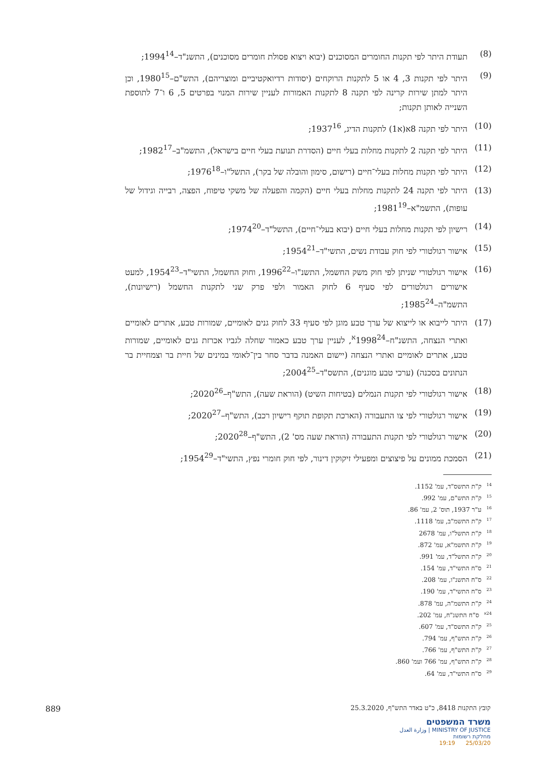(8) תעודת היתר לפי תקנות החומרים המסוכנים (יבוא ויצוא פסולת חומרים מסוכנים), התשנ"ד–1994<sup>14</sup>;
(9) היתר לפי תקנות 3, 4 או 5 לתקנות הרוקחים (יסודות רדיואקטיביים ומוצריהם), התש"ם–1980<sup>15</sup>, וכן היתר למתן שירות קרינה לפי תקנה 8 לתקנות האמורות לעניין שירות המנוי בפרטים 5, 6 ו־7 לתוספת השנייה לאותן תקנות;
(10) היתר לפי תקנה 8א(א1) לתקנות הדיג, 1937<sup>16</sup>;
(11) היתר לפי תקנה 2 לתקנות מחלות בעלי חיים (הסדרת תנועת בעלי חיים בישראל), התשמ"ב–1982<sup>17</sup>;
(12) היתר לפי תקנות מחלות בעלי־חיים (רישום, סימון והובלה של בקר), התשל"ו–1976<sup>18</sup>;
(13) היתר לפי תקנה 24 לתקנות מחלות בעלי חיים (הקמה והפעלה של משקי טיפוח, הפצה, רבייה וגידול של עופות), התשמ"א–1981<sup>19</sup>;
(14) רישיון לפי תקנות מחלות בעלי חיים (יבוא בעלי־חיים), התשל"ד–1974<sup>20</sup>;
(15) אישור רגולטורי לפי חוק עבודת נשים, התשי"ד–1954<sup>21</sup>;
(16) אישור רגולטורי שניתן לפי חוק משק החשמל, התשנ"ו–1996<sup>22</sup>, וחוק החשמל, התשי"ד–1954<sup>23</sup>, למעט אישורים רגולטורים לפי סעיף 6 לחוק האמור ולפי פרק שני לתקנות החשמל (רישיונות), התשמ"ה–1985<sup>24</sup>;
(17) היתר לייבוא או לייצוא של ערך טבע מוגן לפי סעיף 33 לחוק גנים לאומיים, שמורות טבע, אתרים לאומיים ואתרי הנצחה, התשנ"ח–1998<sup>24א</sup>, לעניין ערך טבע כאמור שחלה לגביו אכרזת גנים לאומיים, שמורות טבע, אתרים לאומיים ואתרי הנצחה (יישום האמנה בדבר סחר בין־לאומי במינים של חיית בר וצמחיית בר הנתונים בסכנה) (ערכי טבע מוגנים), התשס"ד–2004<sup>25</sup>;
(18) אישור רגולטורי לפי תקנות הנמלים (בטיחות השיט) (הוראת שעה), התש"ף–2020<sup>26</sup>;
(19) אישור רגולטורי לפי צו התעבורה (הארכת תקופת תוקף רישיון רכב), התש"ף–2020<sup>27</sup>;
(20) אישור רגולטורי לפי תקנות התעבורה (הוראת שעה מס' 2), התש"ף–2020<sup>28</sup>;
(21) הסמכת ממונים על פיצוצים ומפעילי זיקוקין דינור, לפי חוק חומרי נפץ, התשי"ד–1954<sup>29</sup>;
<sup>14</sup> ק"ת התשס"ד, עמ' 1152.
<sup>15</sup> ק"ת התש"ם, עמ' 992.
<sup>16</sup> ע"ר 1937, תוס' 2, עמ' 86.
<sup>17</sup> ק"ת התשמ"ב, עמ' 1118.
<sup>18</sup> ק"ת התשל"ו, עמ' 2678
<sup>19</sup> ק"ת התשמ"א, עמ' 872.
<sup>20</sup> ק"ת התשל"ד, עמ' 991.
<sup>21</sup> ס"ח התשי"ד, עמ' 154.
<sup>22</sup> ס"ח התשנ"ו, עמ' 208.
<sup>23</sup> ס"ח התשי"ד, עמ' 190.
<sup>24</sup> ק"ת התשמ"ה, עמ' 878.
<sup>24א</sup> ס"ח התשנ"ח, עמ' 202.
<sup>25</sup> ק"ת התשס"ד, עמ' 607.
<sup>26</sup> ק"ת התש"ף, עמ' 794.
<sup>27</sup> ק"ת התש"ף, עמ' 766.
<sup>28</sup> ק"ת התש"ף, עמ' 766 ועמ' 860.
<sup>29</sup> ס"ח התשי"ד, עמ' 64.
קובץ התקנות 8418, כ"ט באדר התש"ף, 25.3.2020 889
משרד המשפטים
MINISTRY OF JUSTICE | وزارة العدل
מחלקת רשומות
25/03/20 19:19